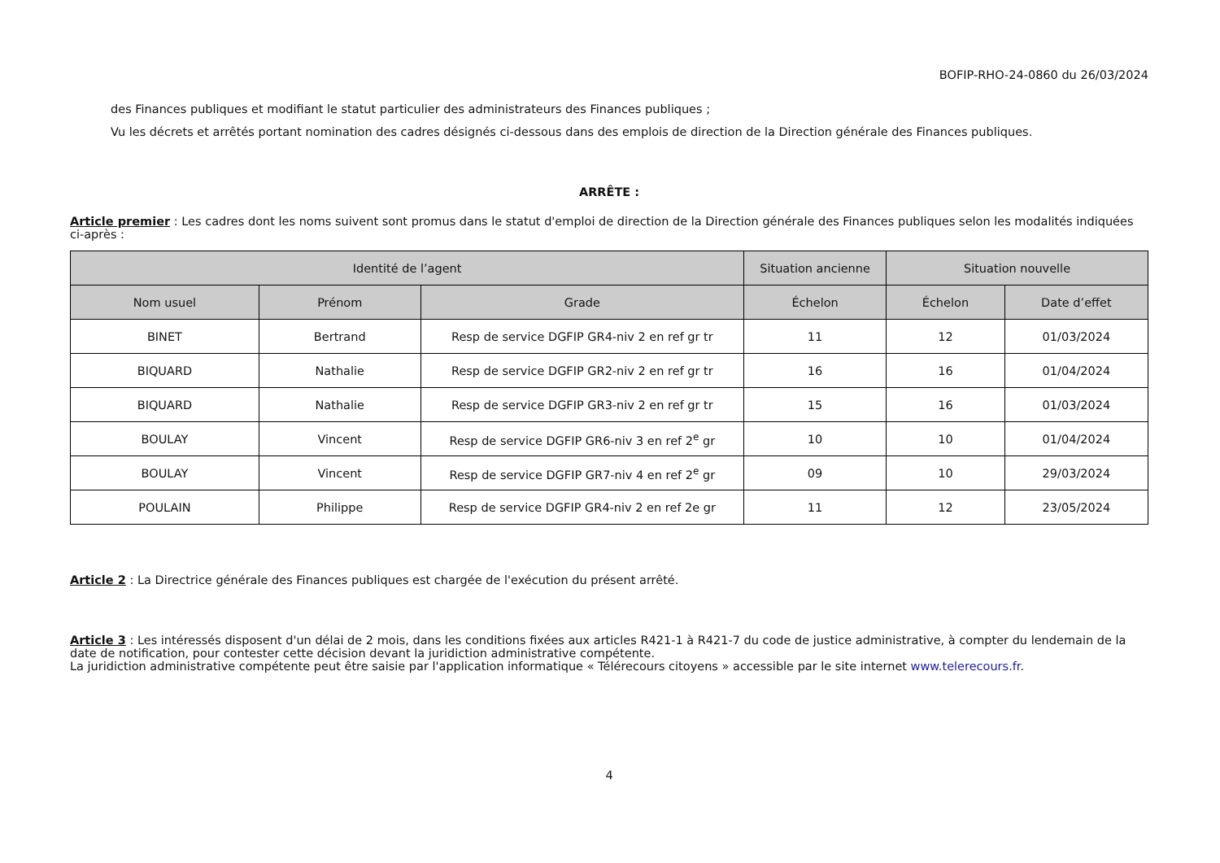BOFIP-RHO-24-0860 du 26/03/2024
des Finances publiques et modifiant le statut particulier des administrateurs des Finances publiques ;
Vu les décrets et arrêtés portant nomination des cadres désignés ci-dessous dans des emplois de direction de la Direction générale des Finances publiques.
ARRÊTE :
Article premier : Les cadres dont les noms suivent sont promus dans le statut d'emploi de direction de la Direction générale des Finances publiques selon les modalités indiquées ci-après :
| Identité de l’agent | | | Situation ancienne | Situation nouvelle | |
| --- | --- | --- | --- | --- | --- |
| Nom usuel | Prénom | Grade | Échelon | Échelon | Date d’effet |
| BINET | Bertrand | Resp de service DGFIP GR4-niv 2 en ref gr tr | 11 | 12 | 01/03/2024 |
| BIQUARD | Nathalie | Resp de service DGFIP GR2-niv 2 en ref gr tr | 16 | 16 | 01/04/2024 |
| BIQUARD | Nathalie | Resp de service DGFIP GR3-niv 2 en ref gr tr | 15 | 16 | 01/03/2024 |
| BOULAY | Vincent | Resp de service DGFIP GR6-niv 3 en ref 2<sup>e</sup> gr | 10 | 10 | 01/04/2024 |
| BOULAY | Vincent | Resp de service DGFIP GR7-niv 4 en ref 2<sup>e</sup> gr | 09 | 10 | 29/03/2024 |
| POULAIN | Philippe | Resp de service DGFIP GR4-niv 2 en ref 2e gr | 11 | 12 | 23/05/2024 |
Article 2 : La Directrice générale des Finances publiques est chargée de l'exécution du présent arrêté.
Article 3 : Les intéressés disposent d'un délai de 2 mois, dans les conditions fixées aux articles R421-1 à R421-7 du code de justice administrative, à compter du lendemain de la date de notification, pour contester cette décision devant la juridiction administrative compétente.
La juridiction administrative compétente peut être saisie par l'application informatique « Télérecours citoyens » accessible par le site internet www.telerecours.fr.
4